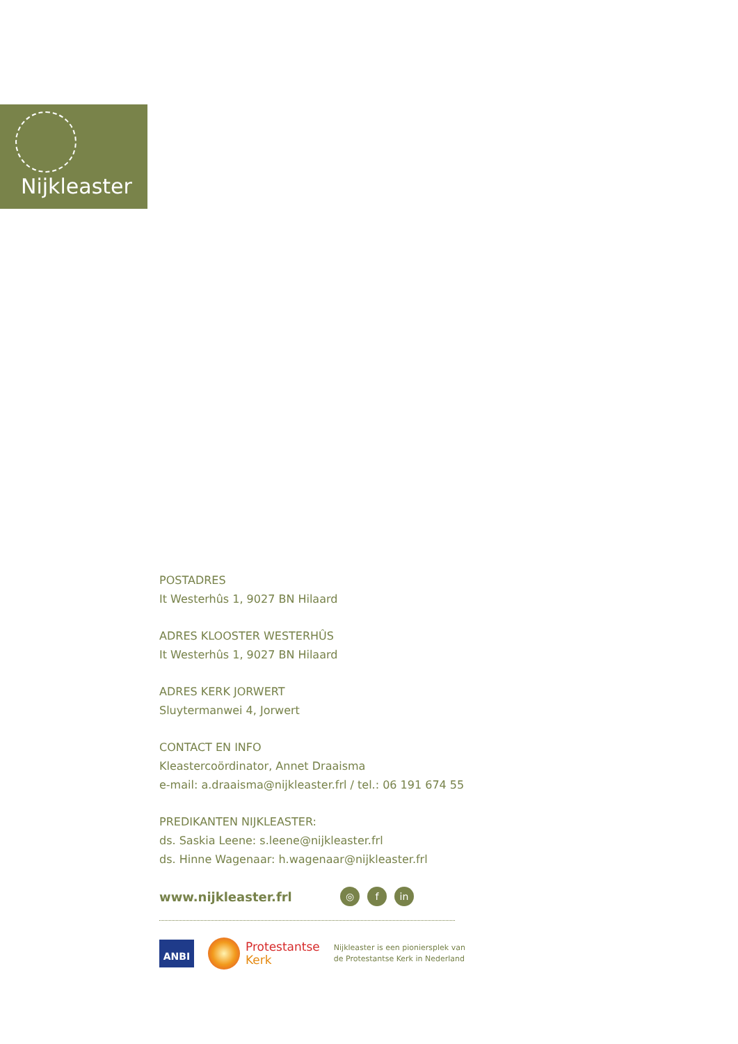Nijkleaster
POSTADRES
It Westerhûs 1, 9027 BN Hilaard
ADRES KLOOSTER WESTERHÛS
It Westerhûs 1, 9027 BN Hilaard
ADRES KERK JORWERT
Sluytermanwei 4, Jorwert
CONTACT EN INFO
Kleastercoördinator, Annet Draaisma
e-mail: a.draaisma@nijkleaster.frl / tel.: 06 191 674 55
PREDIKANTEN NIJKLEASTER:
ds. Saskia Leene: s.leene@nijkleaster.frl
ds. Hinne Wagenaar: h.wagenaar@nijkleaster.frl
www.nijkleaster.frl
◎ f in
ANBI
Protestantse
Kerk
Nijkleaster is een pioniersplek van
de Protestantse Kerk in Nederland